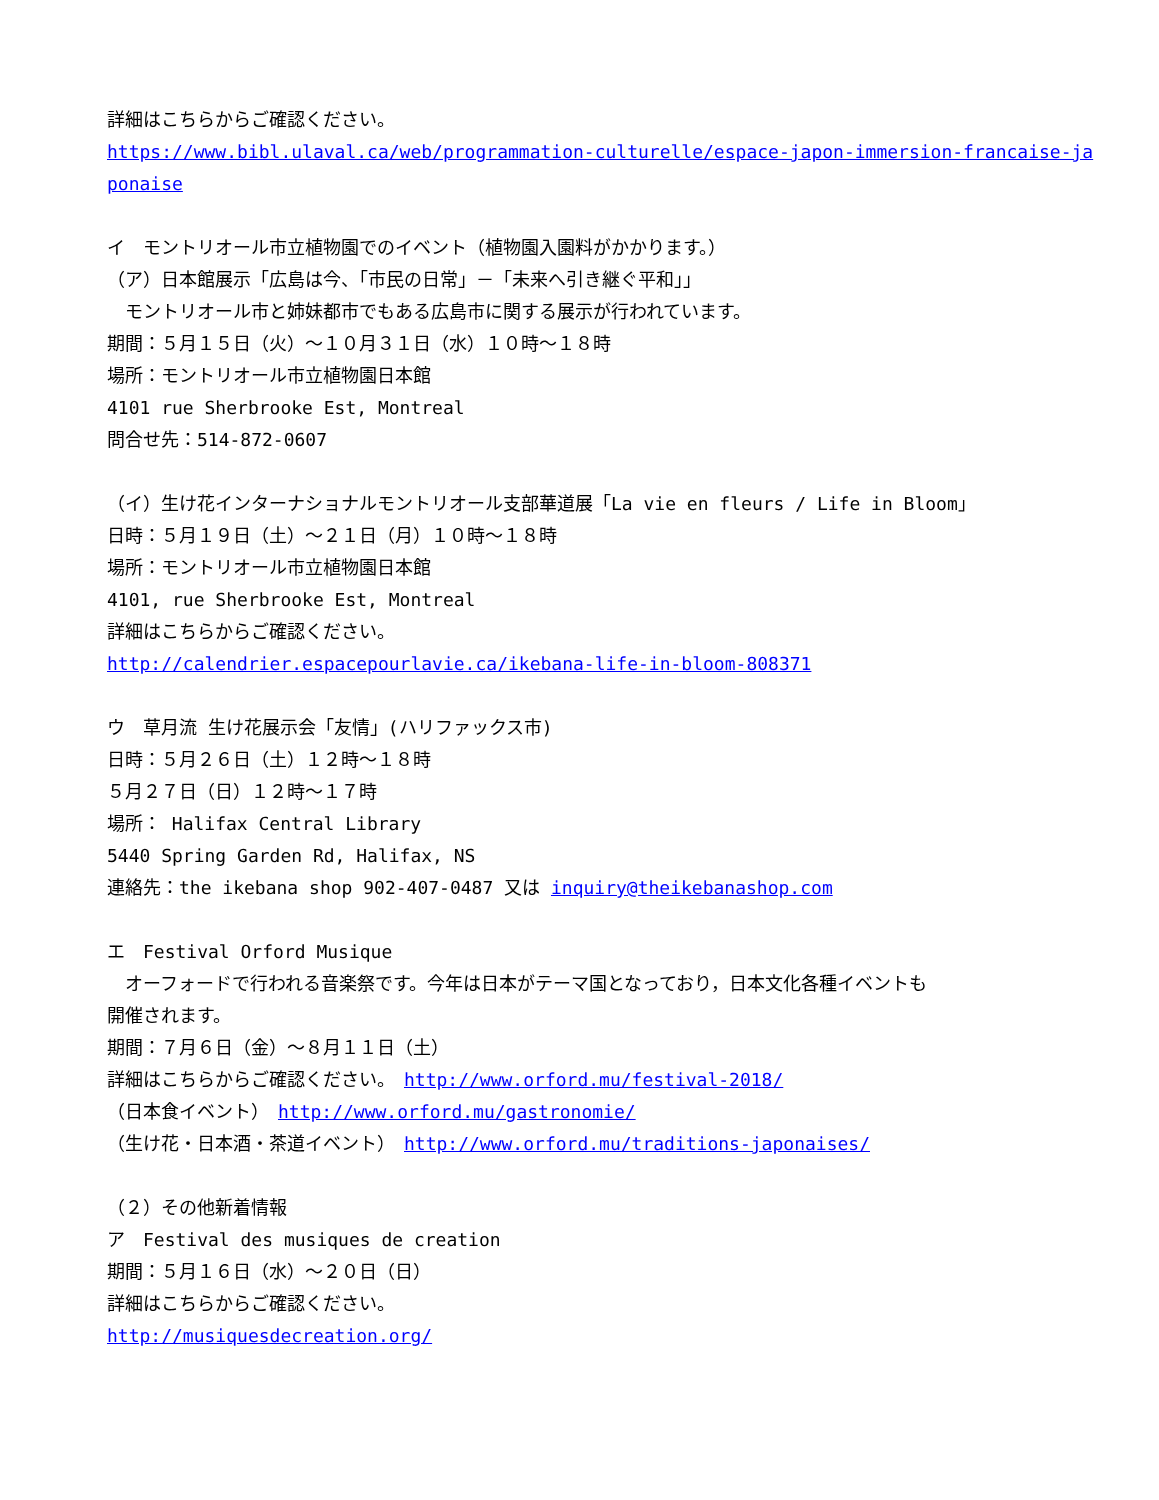詳細はこちらからご確認ください。
https://www.bibl.ulaval.ca/web/programmation-culturelle/espace-japon-immersion-francaise-ja
ponaise
イ　モントリオール市立植物園でのイベント（植物園入園料がかかります。）
（ア）日本館展示「広島は今、「市民の日常」－「未来へ引き継ぐ平和」」
　モントリオール市と姉妹都市でもある広島市に関する展示が行われています。
期間：５月１５日（火）～１０月３１日（水）１０時～１８時
場所：モントリオール市立植物園日本館
4101 rue Sherbrooke Est, Montreal
問合せ先：514-872-0607
（イ）生け花インターナショナルモントリオール支部華道展「La vie en fleurs / Life in Bloom」
日時：５月１９日（土）～２１日（月）１０時～１８時
場所：モントリオール市立植物園日本館
4101, rue Sherbrooke Est, Montreal
詳細はこちらからご確認ください。
http://calendrier.espacepourlavie.ca/ikebana-life-in-bloom-808371
ウ　草月流 生け花展示会「友情」(ハリファックス市)
日時：５月２６日（土）１２時～１８時
５月２７日（日）１２時～１７時
場所： Halifax Central Library
5440 Spring Garden Rd, Halifax, NS
連絡先：the ikebana shop 902-407-0487 又は inquiry@theikebanashop.com
エ　Festival Orford Musique
　オーフォードで行われる音楽祭です。今年は日本がテーマ国となっており，日本文化各種イベントも
開催されます。
期間：７月６日（金）～８月１１日（土）
詳細はこちらからご確認ください。　http://www.orford.mu/festival-2018/
（日本食イベント）　http://www.orford.mu/gastronomie/
（生け花・日本酒・茶道イベント）　http://www.orford.mu/traditions-japonaises/
（２）その他新着情報
ア　Festival des musiques de creation
期間：５月１６日（水）～２０日（日）
詳細はこちらからご確認ください。
http://musiquesdecreation.org/